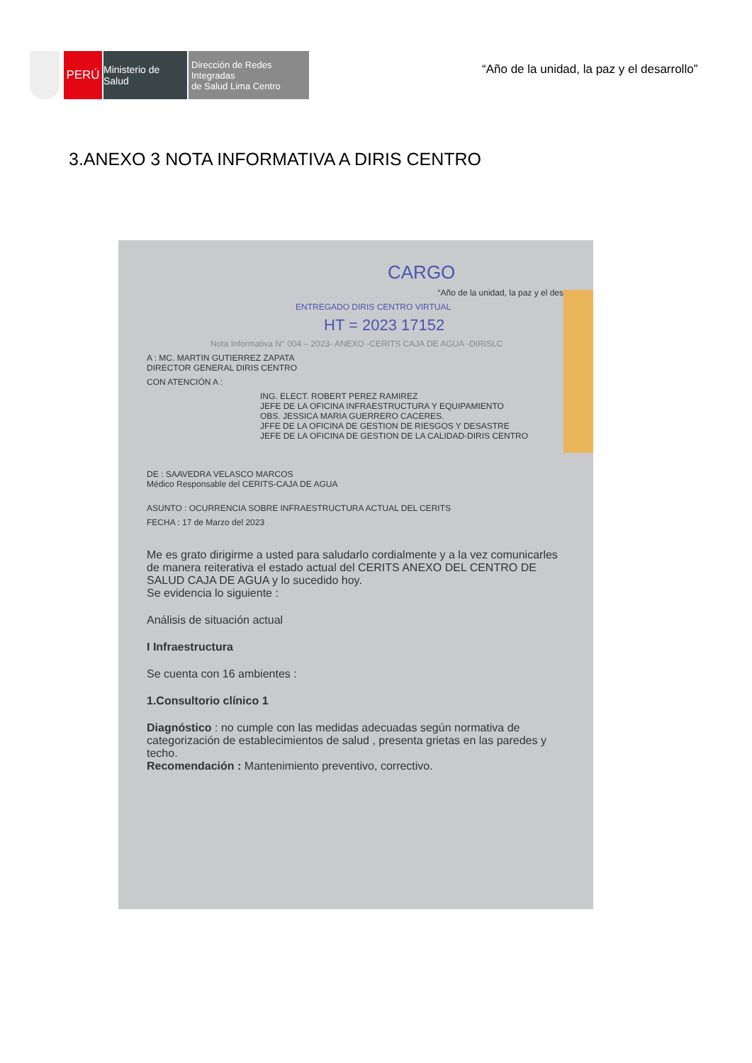PERÚ
Ministerio de Salud
Dirección de Redes Integradas
de Salud Lima Centro
“Año de la unidad, la paz y el desarrollo”
3.ANEXO 3 NOTA INFORMATIVA A DIRIS CENTRO
CARGO
“Año de la unidad, la paz y el des
ENTREGADO DIRIS CENTRO VIRTUAL
HT = 2023 17152
Nota Informativa N° 004 – 2023- ANEXO -CERITS CAJA DE AGUA -DIRISLC
A : MC. MARTIN GUTIERREZ ZAPATA
DIRECTOR GENERAL DIRIS CENTRO
CON ATENCIÓN A :
ING. ELECT. ROBERT PEREZ RAMIREZ
JEFE DE LA OFICINA INFRAESTRUCTURA Y EQUIPAMIENTO
OBS. JESSICA MARIA GUERRERO CACERES.
JFFE DE LA OFICINA DE GESTION DE RIESGOS Y DESASTRE
JEFE DE LA OFICINA DE GESTION DE LA CALIDAD-DIRIS CENTRO
DE : SAAVEDRA VELASCO MARCOS
Médico Responsable del CERITS-CAJA DE AGUA
ASUNTO : OCURRENCIA SOBRE INFRAESTRUCTURA ACTUAL DEL CERITS
FECHA : 17 de Marzo del 2023
Me es grato dirigirme a usted para saludarlo cordialmente y a la vez comunicarles de manera reiterativa el estado actual del CERITS ANEXO DEL CENTRO DE SALUD CAJA DE AGUA y lo sucedido hoy.
Se evidencia lo siguiente :
Análisis de situación actual
I Infraestructura
Se cuenta con 16 ambientes :
1.Consultorio clínico 1
Diagnóstico : no cumple con las medidas adecuadas según normativa de categorización de establecimientos de salud , presenta grietas en las paredes y techo.
Recomendación : Mantenimiento preventivo, correctivo.